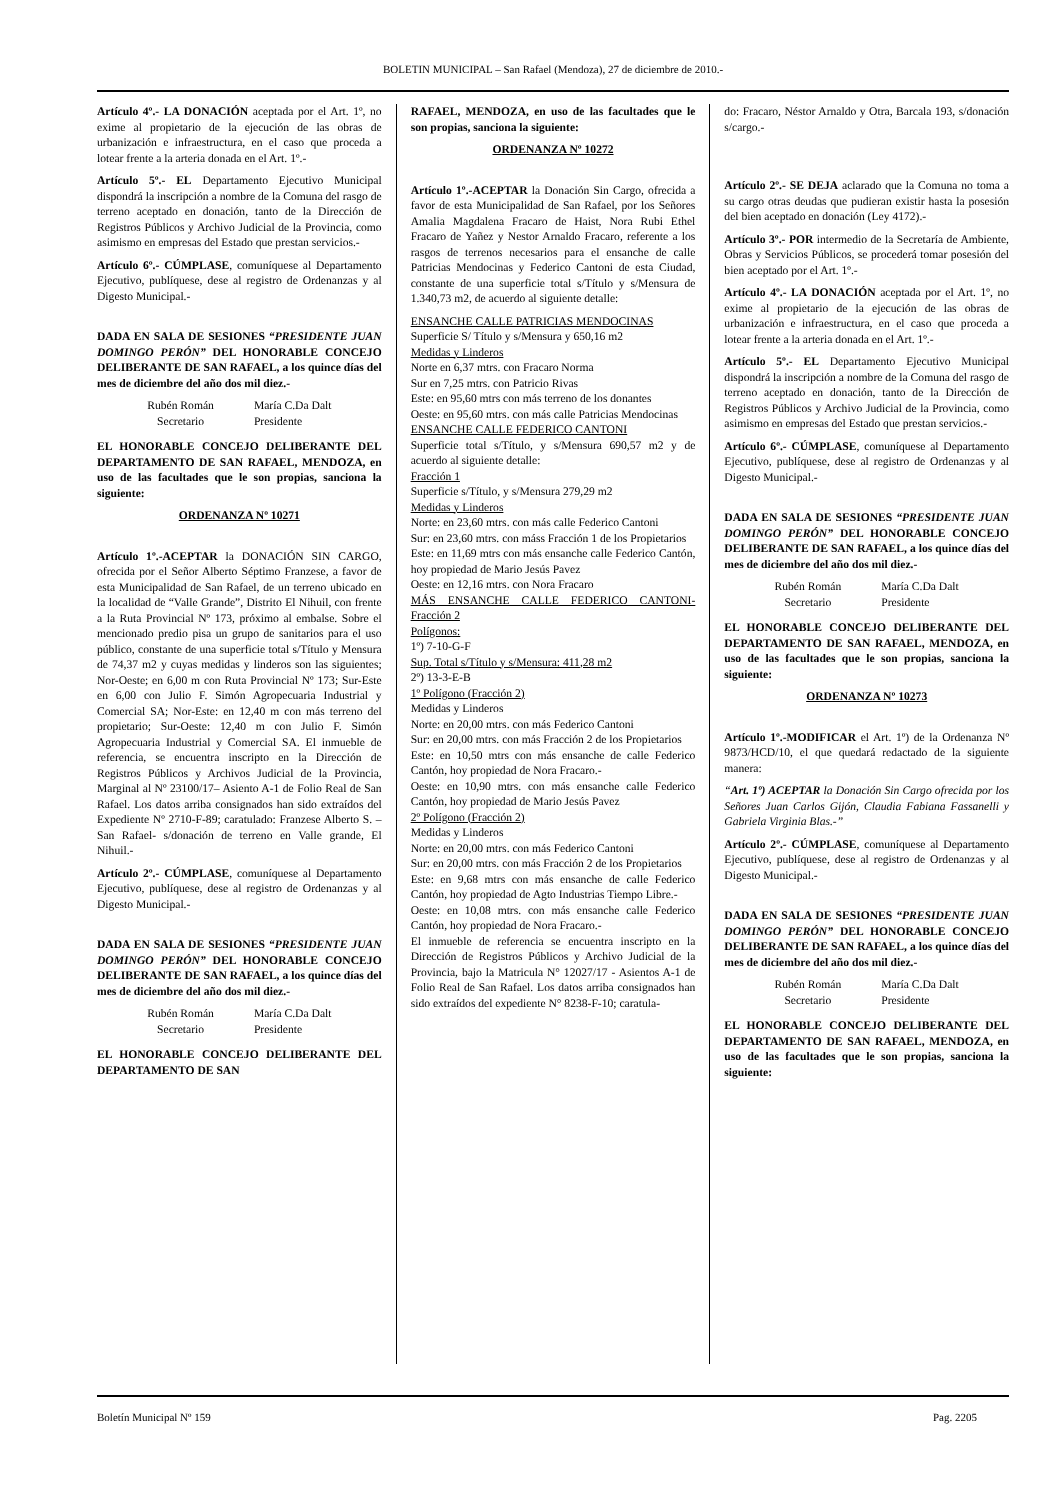BOLETIN MUNICIPAL – San Rafael (Mendoza), 27 de diciembre de 2010.-
Artículo 4º.- LA DONACIÓN aceptada por el Art. 1º, no exime al propietario de la ejecución de las obras de urbanización e infraestructura, en el caso que proceda a lotear frente a la arteria donada en el Art. 1º.-
Artículo 5º.- EL Departamento Ejecutivo Municipal dispondrá la inscripción a nombre de la Comuna del rasgo de terreno aceptado en donación, tanto de la Dirección de Registros Públicos y Archivo Judicial de la Provincia, como asimismo en empresas del Estado que prestan servicios.-
Artículo 6º.- CÚMPLASE, comuníquese al Departamento Ejecutivo, publíquese, dese al registro de Ordenanzas y al Digesto Municipal.-
DADA EN SALA DE SESIONES “PRESIDENTE JUAN DOMINGO PERÓN” DEL HONORABLE CONCEJO DELIBERANTE DE SAN RAFAEL, a los quince días del mes de diciembre del año dos mil diez.-
Rubén Román
Secretario
María C.Da Dalt
Presidente
EL HONORABLE CONCEJO DELIBERANTE DEL DEPARTAMENTO DE SAN RAFAEL, MENDOZA, en uso de las facultades que le son propias, sanciona la siguiente:
ORDENANZA Nº 10271
Artículo 1º.-ACEPTAR la DONACIÓN SIN CARGO, ofrecida por el Señor Alberto Séptimo Franzese, a favor de esta Municipalidad de San Rafael, de un terreno ubicado en la localidad de “Valle Grande”, Distrito El Nihuil, con frente a la Ruta Provincial Nº 173, próximo al embalse. Sobre el mencionado predio pisa un grupo de sanitarios para el uso público, constante de una superficie total s/Título y Mensura de 74,37 m2 y cuyas medidas y linderos son las siguientes; Nor-Oeste; en 6,00 m con Ruta Provincial Nº 173; Sur-Este en 6,00 con Julio F. Simón Agropecuaria Industrial y Comercial SA; Nor-Este: en 12,40 m con más terreno del propietario; Sur-Oeste: 12,40 m con Julio F. Simón Agropecuaria Industrial y Comercial SA. El inmueble de referencia, se encuentra inscripto en la Dirección de Registros Públicos y Archivos Judicial de la Provincia, Marginal al Nº 23100/17– Asiento A-1 de Folio Real de San Rafael. Los datos arriba consignados han sido extraídos del Expediente Nº 2710-F-89; caratulado: Franzese Alberto S. –San Rafael- s/donación de terreno en Valle grande, El Nihuil.-
Artículo 2º.- CÚMPLASE, comuníquese al Departamento Ejecutivo, publíquese, dese al registro de Ordenanzas y al Digesto Municipal.-
DADA EN SALA DE SESIONES “PRESIDENTE JUAN DOMINGO PERÓN” DEL HONORABLE CONCEJO DELIBERANTE DE SAN RAFAEL, a los quince días del mes de diciembre del año dos mil diez.-
Rubén Román
Secretario
María C.Da Dalt
Presidente
EL HONORABLE CONCEJO DELIBERANTE DEL DEPARTAMENTO DE SAN
RAFAEL, MENDOZA, en uso de las facultades que le son propias, sanciona la siguiente:
ORDENANZA Nº 10272
Artículo 1º.-ACEPTAR la Donación Sin Cargo, ofrecida a favor de esta Municipalidad de San Rafael, por los Señores Amalia Magdalena Fracaro de Haist, Nora Rubi Ethel Fracaro de Yañez y Nestor Arnaldo Fracaro, referente a los rasgos de terrenos necesarios para el ensanche de calle Patricias Mendocinas y Federico Cantoni de esta Ciudad, constante de una superficie total s/Título y s/Mensura de 1.340,73 m2, de acuerdo al siguiente detalle:
ENSANCHE CALLE PATRICIAS MENDOCINAS
Superficie S/ Título y s/Mensura y 650,16 m2
Medidas y Linderos
Norte en 6,37 mtrs. con Fracaro Norma
Sur en 7,25 mtrs. con Patricio Rivas
Este: en 95,60 mtrs con más terreno de los donantes
Oeste: en 95,60 mtrs. con más calle Patricias Mendocinas
ENSANCHE CALLE FEDERICO CANTONI
Superficie total s/Título, y s/Mensura 690,57 m2 y de acuerdo al siguiente detalle:
Fracción 1
Superficie s/Título, y s/Mensura 279,29 m2
Medidas y Linderos
Norte: en 23,60 mtrs. con más calle Federico Cantoni
Sur: en 23,60 mtrs. con máss Fracción 1 de los Propietarios
Este: en 11,69 mtrs con más ensanche calle Federico Cantón, hoy propiedad de Mario Jesús Pavez
Oeste: en 12,16 mtrs. con Nora Fracaro
MÁS ENSANCHE CALLE FEDERICO CANTONI- Fracción 2
Polígonos:
1º) 7-10-G-F
Sup. Total s/Título y s/Mensura: 411,28 m2
2º) 13-3-E-B
1º Polígono (Fracción 2)
Medidas y Linderos
Norte: en 20,00 mtrs. con más Federico Cantoni
Sur: en 20,00 mtrs. con más Fracción 2 de los Propietarios
Este: en 10,50 mtrs con más ensanche de calle Federico Cantón, hoy propiedad de Nora Fracaro.-
Oeste: en 10,90 mtrs. con más ensanche calle Federico Cantón, hoy propiedad de Mario Jesús Pavez
2º Polígono (Fracción 2)
Medidas y Linderos
Norte: en 20,00 mtrs. con más Federico Cantoni
Sur: en 20,00 mtrs. con más Fracción 2 de los Propietarios
Este: en 9,68 mtrs con más ensanche de calle Federico Cantón, hoy propiedad de Agto Industrias Tiempo Libre.-
Oeste: en 10,08 mtrs. con más ensanche calle Federico Cantón, hoy propiedad de Nora Fracaro.-
El inmueble de referencia se encuentra inscripto en la Dirección de Registros Públicos y Archivo Judicial de la Provincia, bajo la Matricula N° 12027/17 - Asientos A-1 de Folio Real de San Rafael. Los datos arriba consignados han sido extraídos del expediente N° 8238-F-10; caratula-
do: Fracaro, Néstor Arnaldo y Otra, Barcala 193, s/donación s/cargo.-
Artículo 2º.- SE DEJA aclarado que la Comuna no toma a su cargo otras deudas que pudieran existir hasta la posesión del bien aceptado en donación (Ley 4172).-
Artículo 3º.- POR intermedio de la Secretaría de Ambiente, Obras y Servicios Públicos, se procederá tomar posesión del bien aceptado por el Art. 1º.-
Artículo 4º.- LA DONACIÓN aceptada por el Art. 1º, no exime al propietario de la ejecución de las obras de urbanización e infraestructura, en el caso que proceda a lotear frente a la arteria donada en el Art. 1º.-
Artículo 5º.- EL Departamento Ejecutivo Municipal dispondrá la inscripción a nombre de la Comuna del rasgo de terreno aceptado en donación, tanto de la Dirección de Registros Públicos y Archivo Judicial de la Provincia, como asimismo en empresas del Estado que prestan servicios.-
Artículo 6º.- CÚMPLASE, comuníquese al Departamento Ejecutivo, publíquese, dese al registro de Ordenanzas y al Digesto Municipal.-
DADA EN SALA DE SESIONES “PRESIDENTE JUAN DOMINGO PERÓN” DEL HONORABLE CONCEJO DELIBERANTE DE SAN RAFAEL, a los quince días del mes de diciembre del año dos mil diez.-
Rubén Román
Secretario
María C.Da Dalt
Presidente
EL HONORABLE CONCEJO DELIBERANTE DEL DEPARTAMENTO DE SAN RAFAEL, MENDOZA, en uso de las facultades que le son propias, sanciona la siguiente:
ORDENANZA Nº 10273
Artículo 1º.-MODIFICAR el Art. 1º) de la Ordenanza Nº 9873/HCD/10, el que quedará redactado de la siguiente manera:
“Art. 1º) ACEPTAR la Donación Sin Cargo ofrecida por los Señores Juan Carlos Gijón, Claudia Fabiana Fassanelli y Gabriela Virginia Blas.-”
Artículo 2º.- CÚMPLASE, comuníquese al Departamento Ejecutivo, publíquese, dese al registro de Ordenanzas y al Digesto Municipal.-
DADA EN SALA DE SESIONES “PRESIDENTE JUAN DOMINGO PERÓN” DEL HONORABLE CONCEJO DELIBERANTE DE SAN RAFAEL, a los quince días del mes de diciembre del año dos mil diez.-
Rubén Román
Secretario
María C.Da Dalt
Presidente
EL HONORABLE CONCEJO DELIBERANTE DEL DEPARTAMENTO DE SAN RAFAEL, MENDOZA, en uso de las facultades que le son propias, sanciona la siguiente:
Boletín Municipal Nº 159 Pag. 2205